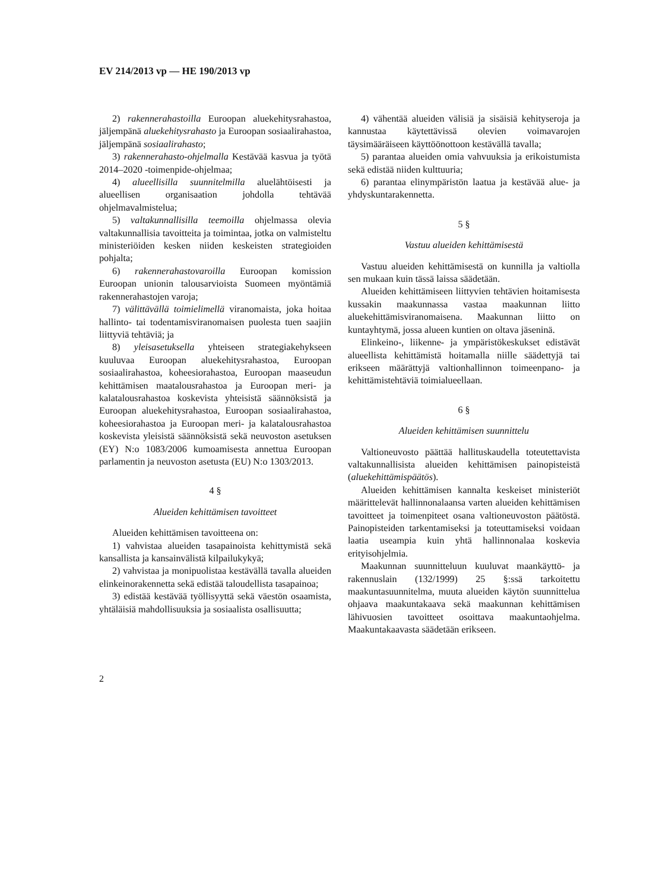EV 214/2013 vp — HE 190/2013 vp
2) rakennerahastoilla Euroopan aluekehitysrahastoa, jäljempänä aluekehitysrahasto ja Euroopan sosiaalirahastoa, jäljempänä sosiaalirahasto;
3) rakennerahasto-ohjelmalla Kestävää kasvua ja työtä 2014–2020 -toimenpide-ohjelmaa;
4) alueellisilla suunnitelmilla aluelähtöisesti ja alueellisen organisaation johdolla tehtävää ohjelmavalmistelua;
5) valtakunnallisilla teemoilla ohjelmassa olevia valtakunnallisia tavoitteita ja toimintaa, jotka on valmisteltu ministeriöiden kesken niiden keskeisten strategioiden pohjalta;
6) rakennerahastovaroilla Euroopan komission Euroopan unionin talousarvioista Suomeen myöntämiä rakennerahastojen varoja;
7) välittävällä toimielimellä viranomaista, joka hoitaa hallinto- tai todentamisviranomaisen puolesta tuen saajiin liittyviä tehtäviä; ja
8) yleisasetuksella yhteiseen strategiakehykseen kuuluvaa Euroopan aluekehitysrahastoa, Euroopan sosiaalirahastoa, koheesiorahastoa, Euroopan maaseudun kehittämisen maatalousrahastoa ja Euroopan meri- ja kalatalousrahastoa koskevista yhteisistä säännöksistä ja Euroopan aluekehitysrahastoa, Euroopan sosiaalirahastoa, koheesiorahastoa ja Euroopan meri- ja kalatalousrahastoa koskevista yleisistä säännöksistä sekä neuvoston asetuksen (EY) N:o 1083/2006 kumoamisesta annettua Euroopan parlamentin ja neuvoston asetusta (EU) N:o 1303/2013.
4 §
Alueiden kehittämisen tavoitteet
Alueiden kehittämisen tavoitteena on:
1) vahvistaa alueiden tasapainoista kehittymistä sekä kansallista ja kansainvälistä kilpailukykyä;
2) vahvistaa ja monipuolistaa kestävällä tavalla alueiden elinkeinorakennetta sekä edistää taloudellista tasapainoa;
3) edistää kestävää työllisyyttä sekä väestön osaamista, yhtäläisiä mahdollisuuksia ja sosiaalista osallisuutta;
4) vähentää alueiden välisiä ja sisäisiä kehityseroja ja kannustaa käytettävissä olevien voimavarojen täysimääräiseen käyttöönottoon kestävällä tavalla;
5) parantaa alueiden omia vahvuuksia ja erikoistumista sekä edistää niiden kulttuuria;
6) parantaa elinympäristön laatua ja kestävää alue- ja yhdyskuntarakennetta.
5 §
Vastuu alueiden kehittämisestä
Vastuu alueiden kehittämisestä on kunnilla ja valtiolla sen mukaan kuin tässä laissa säädetään.
Alueiden kehittämiseen liittyvien tehtävien hoitamisesta kussakin maakunnassa vastaa maakunnan liitto aluekehittämisviranomaisena. Maakunnan liitto on kuntayhtymä, jossa alueen kuntien on oltava jäseninä.
Elinkeino-, liikenne- ja ympäristökeskukset edistävät alueellista kehittämistä hoitamalla niille säädettyjä tai erikseen määrättyjä valtionhallinnon toimeenpano- ja kehittämistehtäviä toimialueellaan.
6 §
Alueiden kehittämisen suunnittelu
Valtioneuvosto päättää hallituskaudella toteutettavista valtakunnallisista alueiden kehittämisen painopisteistä (aluekehittämispäätös).
Alueiden kehittämisen kannalta keskeiset ministeriöt määrittelevät hallinnonalaansa varten alueiden kehittämisen tavoitteet ja toimenpiteet osana valtioneuvoston päätöstä. Painopisteiden tarkentamiseksi ja toteuttamiseksi voidaan laatia useampia kuin yhtä hallinnonalaa koskevia erityisohjelmia.
Maakunnan suunnitteluun kuuluvat maankäyttö- ja rakennuslain (132/1999) 25 §:ssä tarkoitettu maakuntasuunnitelma, muuta alueiden käytön suunnittelua ohjaava maakuntakaava sekä maakunnan kehittämisen lähivuosien tavoitteet osoittava maakuntaohjelma. Maakuntakaavasta säädetään erikseen.
2